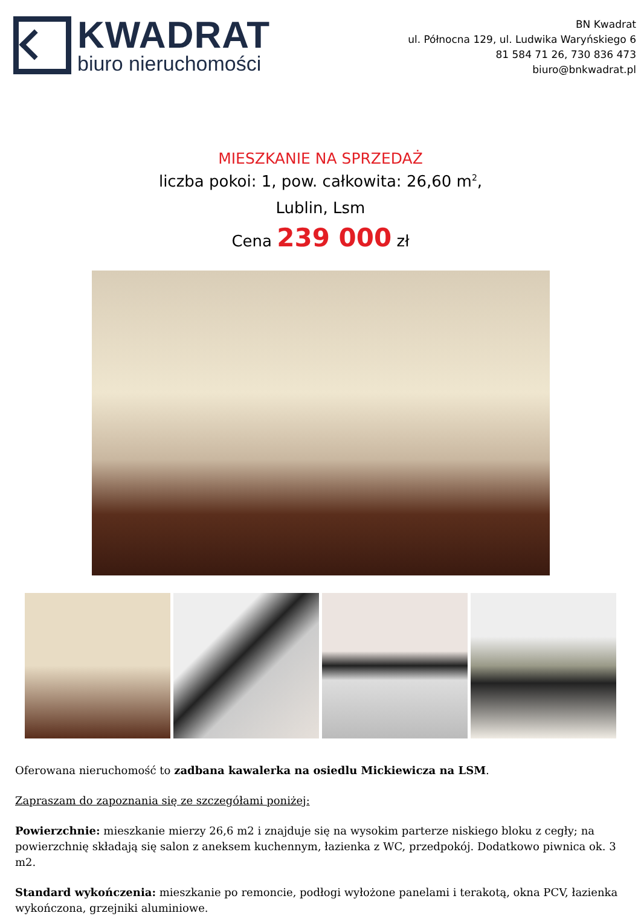KWADRAT
biuro nieruchomości
BN Kwadrat
ul. Północna 129, ul. Ludwika Waryńskiego 6
81 584 71 26, 730 836 473
biuro@bnkwadrat.pl
MIESZKANIE NA SPRZEDAŻ
liczba pokoi: 1, pow. całkowita: 26,60 m<sup>2</sup>,
Lublin, Lsm
Cena 239 000 zł
Oferowana nieruchomość to zadbana kawalerka na osiedlu Mickiewicza na LSM.
Zapraszam do zapoznania się ze szczegółami poniżej:
Powierzchnie: mieszkanie mierzy 26,6 m2 i znajduje się na wysokim parterze niskiego bloku z cegły; na powierzchnię składają się salon z aneksem kuchennym, łazienka z WC, przedpokój. Dodatkowo piwnica ok. 3 m2.
Standard wykończenia: mieszkanie po remoncie, podłogi wyłożone panelami i terakotą, okna PCV, łazienka wykończona, grzejniki aluminiowe.